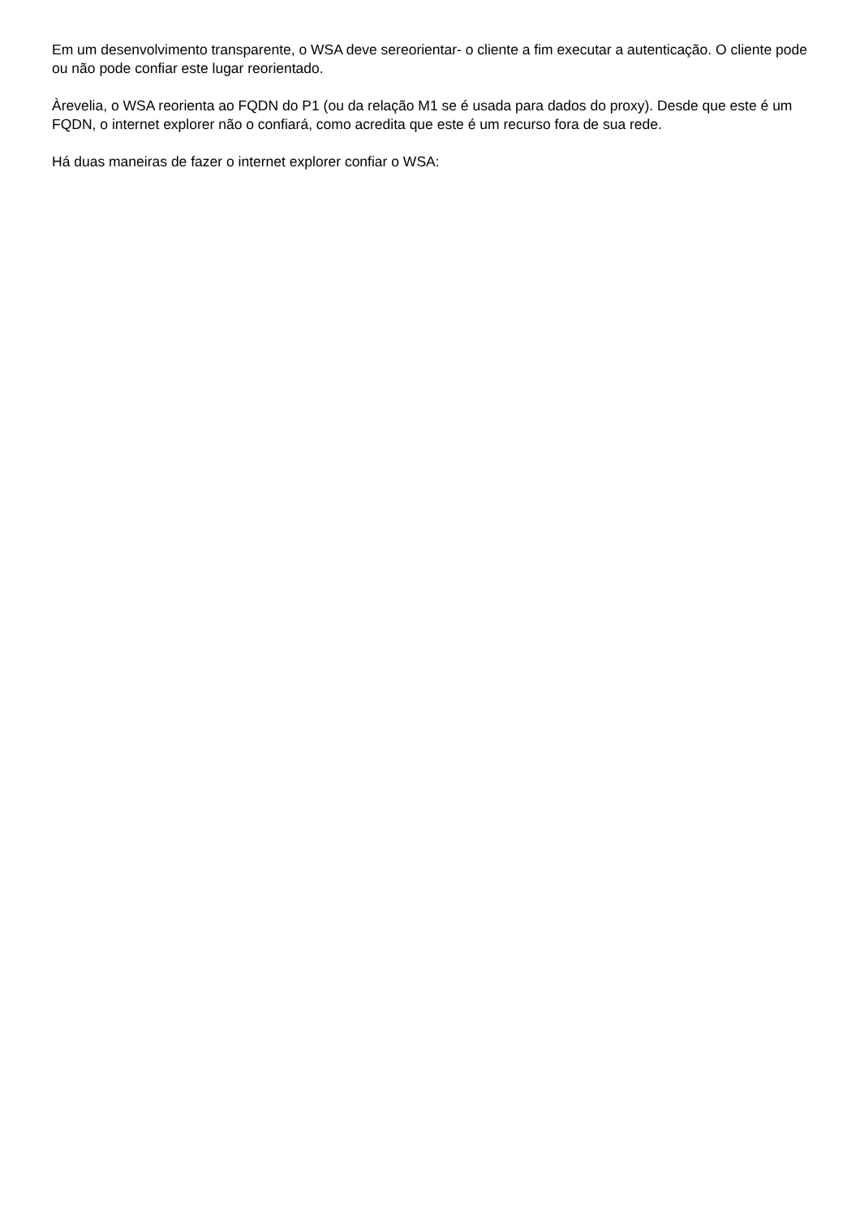Em um desenvolvimento transparente, o WSA deve sereorientar- o cliente a fim executar a autenticação. O cliente pode ou não pode confiar este lugar reorientado.
Àrevelia, o WSA reorienta ao FQDN do P1 (ou da relação M1 se é usada para dados do proxy). Desde que este é um FQDN, o internet explorer não o confiará, como acredita que este é um recurso fora de sua rede.
Há duas maneiras de fazer o internet explorer confiar o WSA: